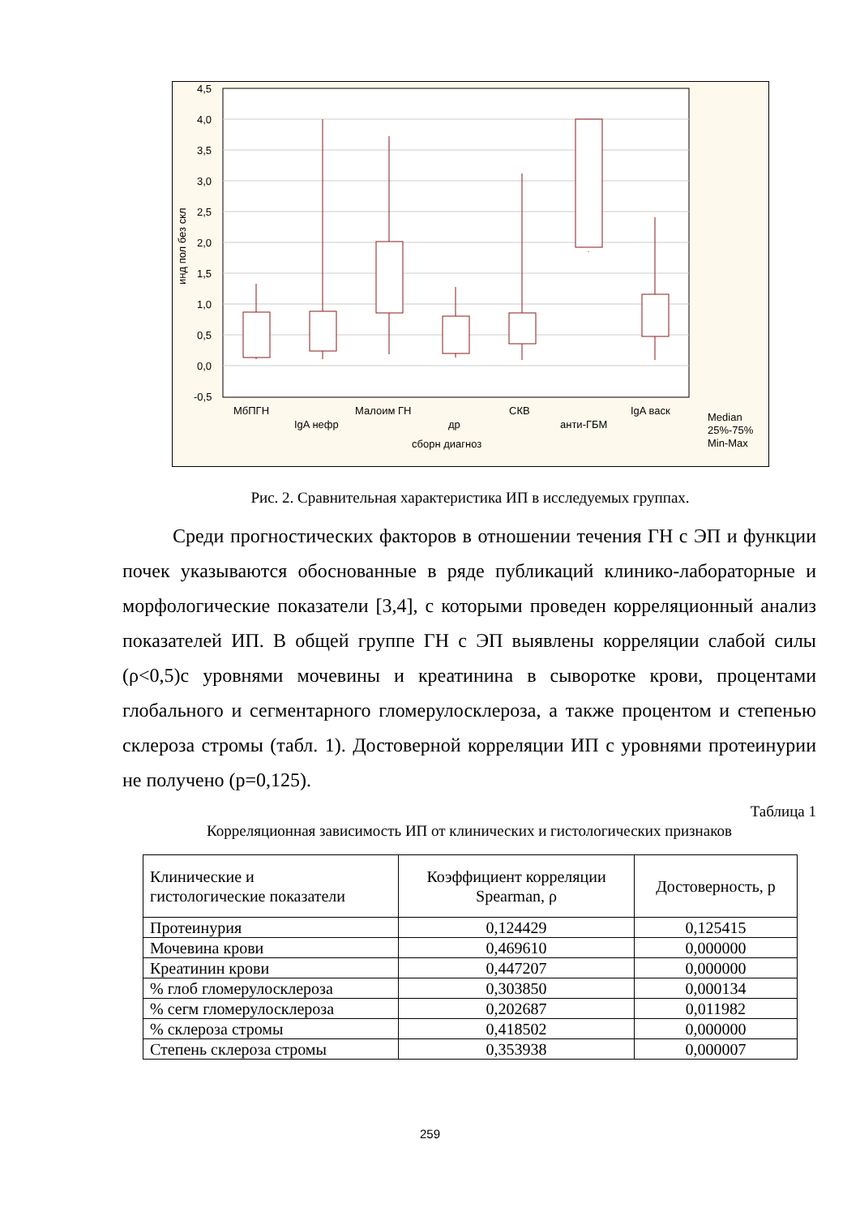4,5
4,0
3,5
3,0
2,5
2,0
1,5
1,0
0,5
0,0
-0,5
МбПГН
IgA нефр
Малоим ГН
др
СКВ
анти-ГБМ
IgA васк
сборн диагноз
Median
25%-75%
Min-Max
инд пол без скл
Рис. 2. Сравнительная характеристика ИП в исследуемых группах.
Среди прогностических факторов в отношении течения ГН с ЭП и функции почек указываются обоснованные в ряде публикаций клинико-лабораторные и морфологические показатели [3,4], с которыми проведен корреляционный анализ показателей ИП. В общей группе ГН с ЭП выявлены корреляции слабой силы (ρ<0,5)с уровнями мочевины и креатинина в сыворотке крови, процентами глобального и сегментарного гломерулосклероза, а также процентом и степенью склероза стромы (табл. 1). Достоверной корреляции ИП с уровнями протеинурии не получено (р=0,125).
Таблица 1
Корреляционная зависимость ИП от клинических и гистологических признаков
| Клинические и гистологические показатели | Коэффициент корреляции Spearman, ρ | Достоверность, р |
| --- | --- | --- |
| Протеинурия | 0,124429 | 0,125415 |
| Мочевина крови | 0,469610 | 0,000000 |
| Креатинин крови | 0,447207 | 0,000000 |
| % глоб гломерулосклероза | 0,303850 | 0,000134 |
| % сегм гломерулосклероза | 0,202687 | 0,011982 |
| % склероза стромы | 0,418502 | 0,000000 |
| Степень склероза стромы | 0,353938 | 0,000007 |
259